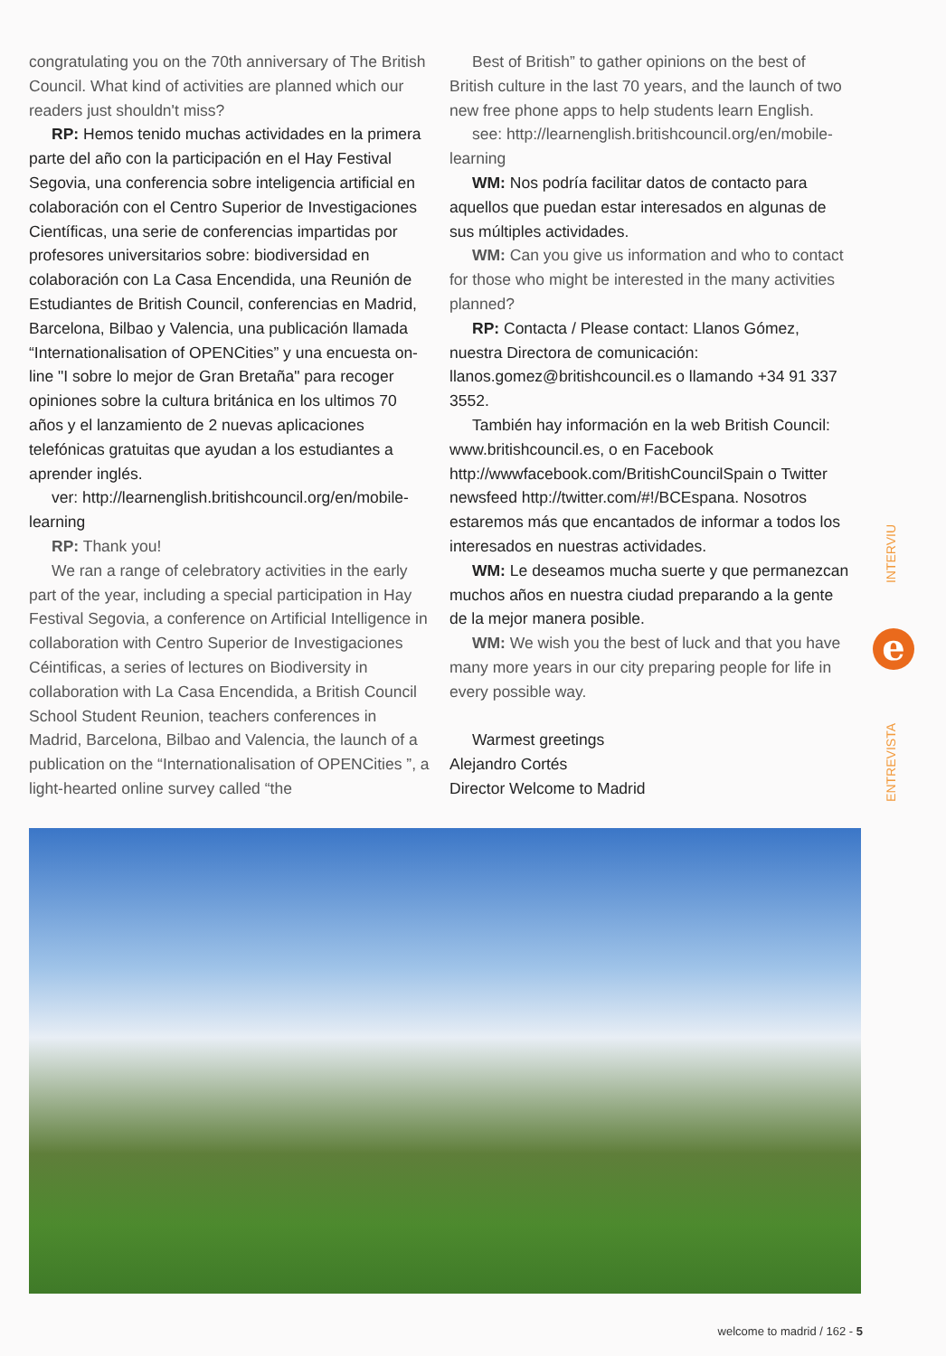congratulating you on the 70th anniversary of The British Council. What kind of activities are planned which our readers just shouldn't miss?
RP: Hemos tenido muchas actividades en la primera parte del año con la participación en el Hay Festival Segovia, una conferencia sobre inteligencia artificial en colaboración con el Centro Superior de Investigaciones Científicas, una serie de conferencias impartidas por profesores universitarios sobre: biodiversidad en colaboración con La Casa Encendida, una Reunión de Estudiantes de British Council, conferencias en Madrid, Barcelona, Bilbao y Valencia, una publicación llamada “Internationalisation of OPENCities” y una encuesta on-line "I sobre lo mejor de Gran Bretaña" para recoger opiniones sobre la cultura británica en los ultimos 70 años y el lanzamiento de 2 nuevas aplicaciones telefónicas gratuitas que ayudan a los estudiantes a aprender inglés.
ver: http://learnenglish.britishcouncil.org/en/mobile-learning
RP: Thank you!
We ran a range of celebratory activities in the early part of the year, including a special participation in Hay Festival Segovia, a conference on Artificial Intelligence in collaboration with Centro Superior de Investigaciones Céintificas, a series of lectures on Biodiversity in collaboration with La Casa Encendida, a British Council School Student Reunion, teachers conferences in Madrid, Barcelona, Bilbao and Valencia, the launch of a publication on the “Internationalisation of OPENCities ”, a light-hearted online survey called “the
Best of British” to gather opinions on the best of British culture in the last 70 years, and the launch of two new free phone apps to help students learn English.
see: http://learnenglish.britishcouncil.org/en/mobile-learning
WM: Nos podría facilitar datos de contacto para aquellos que puedan estar interesados en algunas de sus múltiples actividades.
WM: Can you give us information and who to contact for those who might be interested in the many activities planned?
RP: Contacta / Please contact: Llanos Gómez, nuestra Directora de comunicación: llanos.gomez@britishcouncil.es o llamando +34 91 337 3552.
También hay información en la web British Council: www.britishcouncil.es, o en Facebook http://wwwfacebook.com/BritishCouncilSpain o Twitter newsfeed http://twitter.com/#!/BCEspana. Nosotros estaremos más que encantados de informar a todos los interesados en nuestras actividades.
WM: Le deseamos mucha suerte y que permanezcan muchos años en nuestra ciudad preparando a la gente de la mejor manera posible.
WM: We wish you the best of luck and that you have many more years in our city preparing people for life in every possible way.
Warmest greetings
Alejandro Cortés
Director Welcome to Madrid
INTERVIU
e
ENTREVISTA
welcome to madrid / 162 - 5